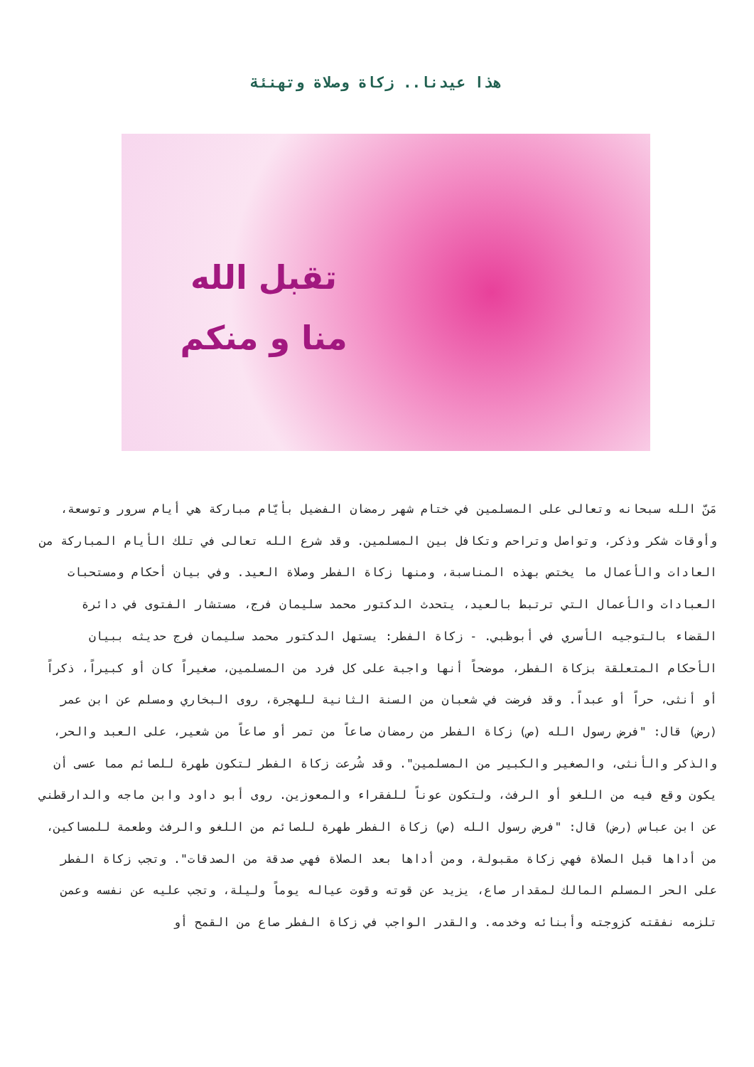هذا عيدنا.. زكاة وصلاة وتهنئة
تقبل الله
منا و منكم
مَنّ الله سبحانه وتعالى على المسلمين في ختام شهر رمضان الفضيل بأيّام مباركة هي أيام سرور وتوسعة، وأوقات شكر وذكر، وتواصل وتراحم وتكافل بين المسلمين. وقد شرع الله تعالى في تلك الأيام المباركة من العادات والأعمال ما يختص بهذه المناسبة، ومنها زكاة الفطر وصلاة العيد. وفي بيان أحكام ومستحبات العبادات والأعمال التي ترتبط بالعيد، يتحدث الدكتور محمد سليمان فرج، مستشار الفتوى في دائرة القضاء بالتوجيه الأسري في أبوظبي. - زكاة الفطر: يستهل الدكتور محمد سليمان فرج حديثه ببيان الأحكام المتعلقة بزكاة الفطر، موضحاً أنها واجبة على كل فرد من المسلمين، صغيراً كان أو كبيراً، ذكراً أو أنثى، حراً أو عبداً. وقد فرضت في شعبان من السنة الثانية للهجرة، روى البخاري ومسلم عن ابن عمر (رض) قال: "فرض رسول الله (ص) زكاة الفطر من رمضان صاعاً من تمر أو صاعاً من شعير، على العبد والحر، والذكر والأنثى، والصغير والكبير من المسلمين". وقد شُرعت زكاة الفطر لتكون طهرة للصائم مما عسى أن يكون وقع فيه من اللغو أو الرفث، ولتكون عوناً للفقراء والمعوزين. روى أبو داود وابن ماجه والدارقطني عن ابن عباس (رض) قال: "فرض رسول الله (ص) زكاة الفطر طهرة للصائم من اللغو والرفث وطعمة للمساكين، من أداها قبل الصلاة فهي زكاة مقبولة، ومن أداها بعد الصلاة فهي صدقة من الصدقات". وتجب زكاة الفطر على الحر المسلم المالك لمقدار صاع، يزيد عن قوته وقوت عياله يوماً وليلة، وتجب عليه عن نفسه وعمن تلزمه نفقته كزوجته وأبنائه وخدمه. والقدر الواجب في زكاة الفطر صاع من القمح أو